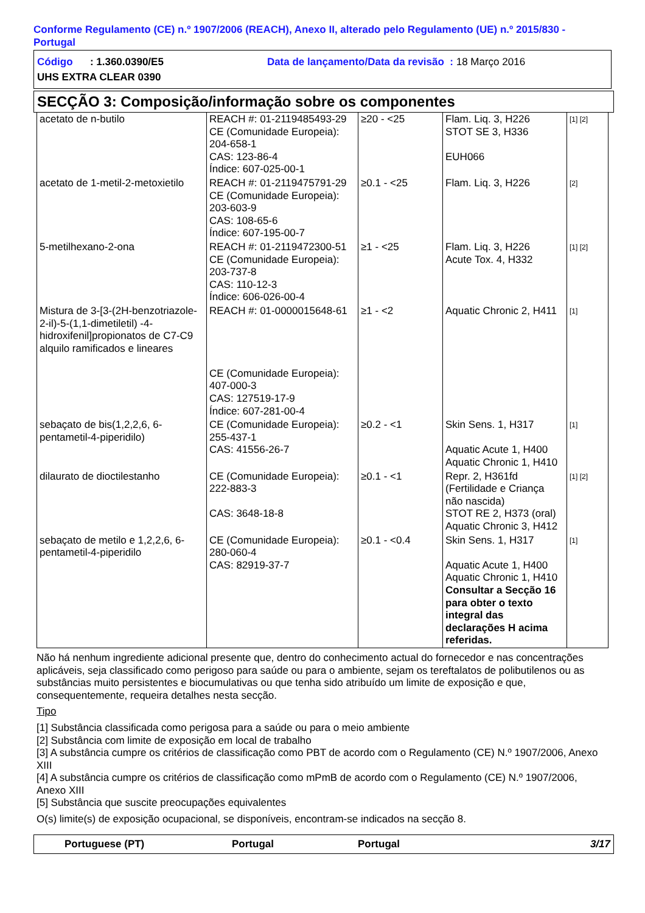Conforme Regulamento (CE) n.º 1907/2006 (REACH), Anexo II, alterado pelo Regulamento (UE) n.º 2015/830 -
Portugal
Código : 1.360.0390/E5 Data de lançamento/Data da revisão : 18 Março 2016
UHS EXTRA CLEAR 0390
SECÇÃO 3: Composição/informação sobre os componentes
| acetato de n-butilo | REACH #: 01-2119485493-29 CE (Comunidade Europeia): 204-658-1 CAS: 123-86-4 Índice: 607-025-00-1 | ≥20 - <25 | Flam. Liq. 3, H226 STOT SE 3, H336 EUH066 | [1] [2] |
| acetato de 1-metil-2-metoxietilo | REACH #: 01-2119475791-29 CE (Comunidade Europeia): 203-603-9 CAS: 108-65-6 Índice: 607-195-00-7 | ≥0.1 - <25 | Flam. Liq. 3, H226 | [2] |
| 5-metilhexano-2-ona | REACH #: 01-2119472300-51 CE (Comunidade Europeia): 203-737-8 CAS: 110-12-3 Índice: 606-026-00-4 | ≥1 - <25 | Flam. Liq. 3, H226 Acute Tox. 4, H332 | [1] [2] |
| Mistura de 3-[3-(2H-benzotriazole-2-il)-5-(1,1-dimetiletil) -4-hidroxifenil]propionatos de C7-C9 alquilo ramificados e lineares | REACH #: 01-0000015648-61 CE (Comunidade Europeia): 407-000-3 CAS: 127519-17-9 Índice: 607-281-00-4 | ≥1 - <2 | Aquatic Chronic 2, H411 | [1] |
| sebaçato de bis(1,2,2,6, 6-pentametil-4-piperidilo) | CE (Comunidade Europeia): 255-437-1 CAS: 41556-26-7 | ≥0.2 - <1 | Skin Sens. 1, H317 Aquatic Acute 1, H400 Aquatic Chronic 1, H410 | [1] |
| dilaurato de dioctilestanho | CE (Comunidade Europeia): 222-883-3 CAS: 3648-18-8 | ≥0.1 - <1 | Repr. 2, H361fd (Fertilidade e Criança não nascida) STOT RE 2, H373 (oral) Aquatic Chronic 3, H412 | [1] [2] |
| sebaçato de metilo e 1,2,2,6, 6-pentametil-4-piperidilo | CE (Comunidade Europeia): 280-060-4 CAS: 82919-37-7 | ≥0.1 - <0.4 | Skin Sens. 1, H317 Aquatic Acute 1, H400 Aquatic Chronic 1, H410 Consultar a Secção 16 para obter o texto integral das declarações H acima referidas. | [1] |
Não há nenhum ingrediente adicional presente que, dentro do conhecimento actual do fornecedor e nas concentrações aplicáveis, seja classificado como perigoso para saúde ou para o ambiente, sejam os tereftalatos de polibutilenos ou as substâncias muito persistentes e biocumulativas ou que tenha sido atribuído um limite de exposição e que, consequentemente, requeira detalhes nesta secção.
Tipo
[1] Substância classificada como perigosa para a saúde ou para o meio ambiente
[2] Substância com limite de exposição em local de trabalho
[3] A substância cumpre os critérios de classificação como PBT de acordo com o Regulamento (CE) N.º 1907/2006, Anexo XIII
[4] A substância cumpre os critérios de classificação como mPmB de acordo com o Regulamento (CE) N.º 1907/2006, Anexo XIII
[5] Substância que suscite preocupações equivalentes
O(s) limite(s) de exposição ocupacional, se disponíveis, encontram-se indicados na secção 8.
Portuguese (PT) Portugal Portugal 3/17